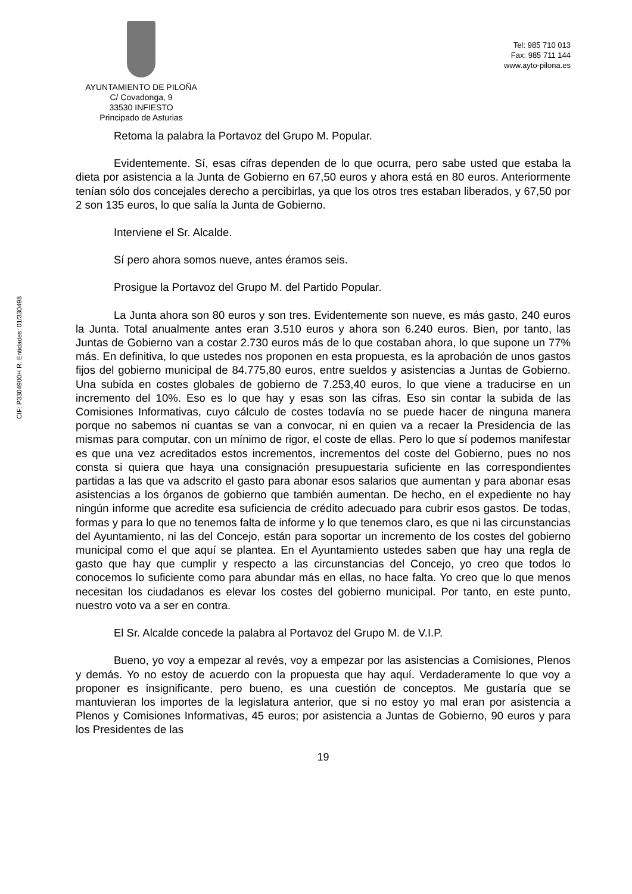AYUNTAMIENTO DE PILOÑA
C/ Covadonga, 9
33530 INFIESTO
Principado de Asturias
Tel: 985 710 013
Fax: 985 711 144
www.ayto-pilona.es
CIF: P3304900H R. Entidades: 01/330498
Retoma la palabra la Portavoz del Grupo M. Popular.
Evidentemente. Sí, esas cifras dependen de lo que ocurra, pero sabe usted que estaba la dieta por asistencia a la Junta de Gobierno en 67,50 euros y ahora está en 80 euros. Anteriormente tenían sólo dos concejales derecho a percibirlas, ya que los otros tres estaban liberados, y 67,50 por 2 son 135 euros, lo que salía la Junta de Gobierno.
Interviene el Sr. Alcalde.
Sí pero ahora somos nueve, antes éramos seis.
Prosigue la Portavoz del Grupo M. del Partido Popular.
La Junta ahora son 80 euros y son tres. Evidentemente son nueve, es más gasto, 240 euros la Junta. Total anualmente antes eran 3.510 euros y ahora son 6.240 euros. Bien, por tanto, las Juntas de Gobierno van a costar 2.730 euros más de lo que costaban ahora, lo que supone un 77% más. En definitiva, lo que ustedes nos proponen en esta propuesta, es la aprobación de unos gastos fijos del gobierno municipal de 84.775,80 euros, entre sueldos y asistencias a Juntas de Gobierno. Una subida en costes globales de gobierno de 7.253,40 euros, lo que viene a traducirse en un incremento del 10%. Eso es lo que hay y esas son las cifras. Eso sin contar la subida de las Comisiones Informativas, cuyo cálculo de costes todavía no se puede hacer de ninguna manera porque no sabemos ni cuantas se van a convocar, ni en quien va a recaer la Presidencia de las mismas para computar, con un mínimo de rigor, el coste de ellas. Pero lo que sí podemos manifestar es que una vez acreditados estos incrementos, incrementos del coste del Gobierno, pues no nos consta si quiera que haya una consignación presupuestaria suficiente en las correspondientes partidas a las que va adscrito el gasto para abonar esos salarios que aumentan y para abonar esas asistencias a los órganos de gobierno que también aumentan. De hecho, en el expediente no hay ningún informe que acredite esa suficiencia de crédito adecuado para cubrir esos gastos. De todas, formas y para lo que no tenemos falta de informe y lo que tenemos claro, es que ni las circunstancias del Ayuntamiento, ni las del Concejo, están para soportar un incremento de los costes del gobierno municipal como el que aquí se plantea. En el Ayuntamiento ustedes saben que hay una regla de gasto que hay que cumplir y respecto a las circunstancias del Concejo, yo creo que todos lo conocemos lo suficiente como para abundar más en ellas, no hace falta. Yo creo que lo que menos necesitan los ciudadanos es elevar los costes del gobierno municipal. Por tanto, en este punto, nuestro voto va a ser en contra.
El Sr. Alcalde concede la palabra al Portavoz del Grupo M. de V.I.P.
Bueno, yo voy a empezar al revés, voy a empezar por las asistencias a Comisiones, Plenos y demás. Yo no estoy de acuerdo con la propuesta que hay aquí. Verdaderamente lo que voy a proponer es insignificante, pero bueno, es una cuestión de conceptos. Me gustaría que se mantuvieran los importes de la legislatura anterior, que si no estoy yo mal eran por asistencia a Plenos y Comisiones Informativas, 45 euros; por asistencia a Juntas de Gobierno, 90 euros y para los Presidentes de las
19